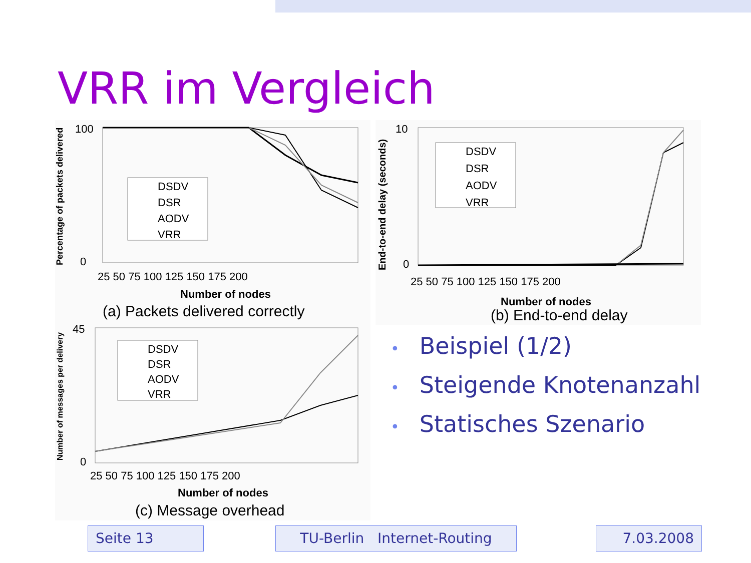VRR im Vergleich
Percentage of packets delivered
DSDV
DSR
AODV
VRR
100
0
25 50 75 100 125 150 175 200
Number of nodes
(a) Packets delivered correctly
End-to-end delay (seconds)
DSDV
DSR
AODV
VRR
10
0
25 50 75 100 125 150 175 200
Number of nodes
(b) End-to-end delay
Number of messages per delivery
DSDV
DSR
AODV
VRR
45
0
25 50 75 100 125 150 175 200
Number of nodes
(c) Message overhead
• Beispiel (1/2)
• Steigende Knotenanzahl
• Statisches Szenario
Seite 13
TU-Berlin Internet-Routing
7.03.2008